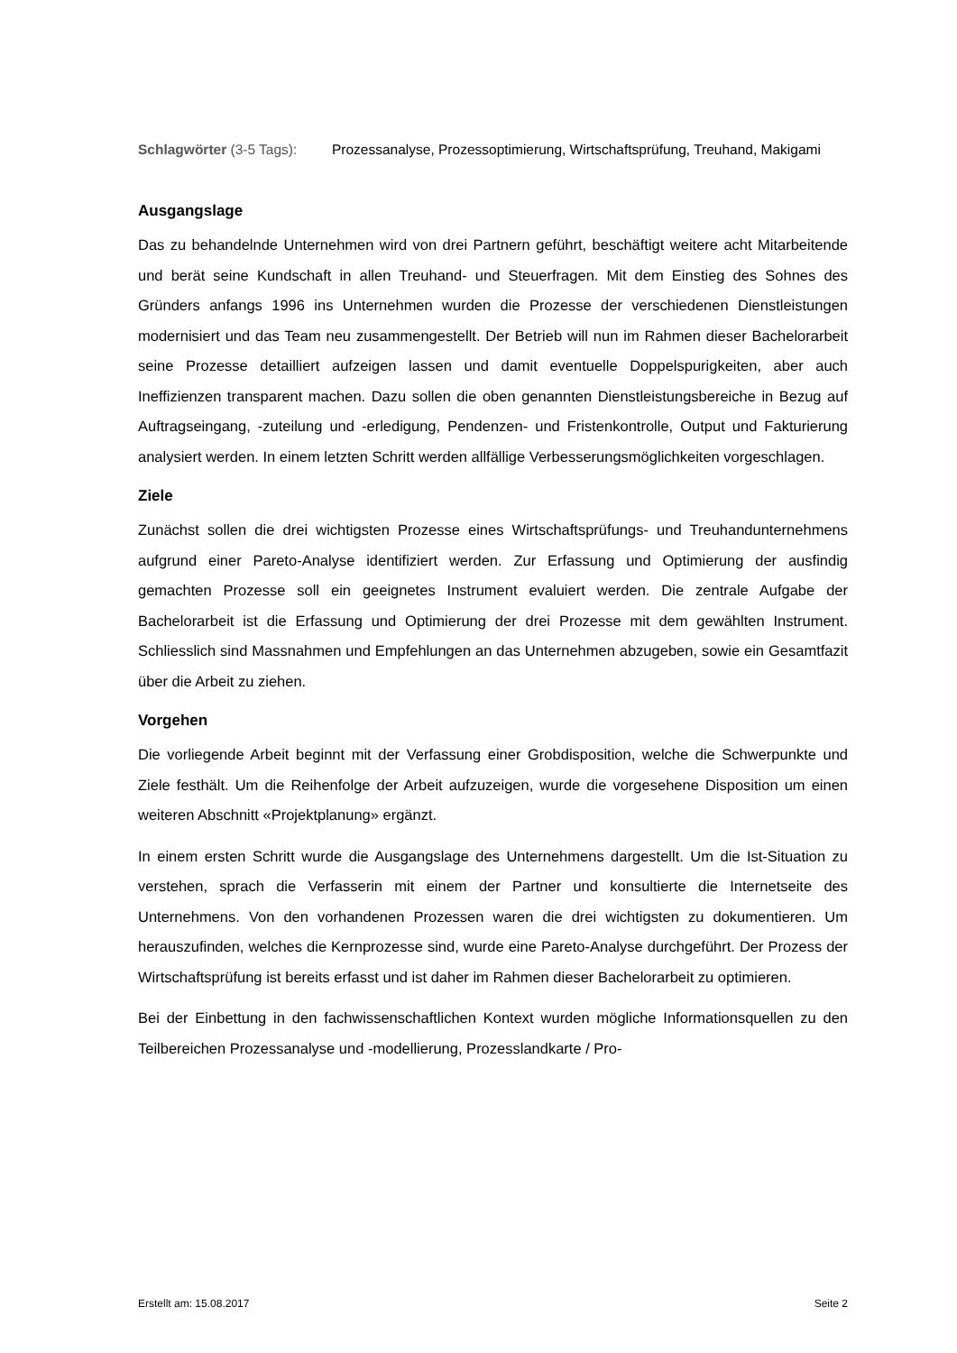Schlagwörter (3-5 Tags):
Prozessanalyse, Prozessoptimierung, Wirtschaftsprüfung, Treuhand, Makigami
Ausgangslage
Das zu behandelnde Unternehmen wird von drei Partnern geführt, beschäftigt weitere acht Mitarbeitende und berät seine Kundschaft in allen Treuhand- und Steuerfragen. Mit dem Einstieg des Sohnes des Gründers anfangs 1996 ins Unternehmen wurden die Prozesse der verschiedenen Dienstleistungen modernisiert und das Team neu zusammengestellt. Der Betrieb will nun im Rahmen dieser Bachelorarbeit seine Prozesse detailliert aufzeigen lassen und damit eventuelle Doppelspurigkeiten, aber auch Ineffizienzen transparent machen. Dazu sollen die oben genannten Dienstleistungsbereiche in Bezug auf Auftragseingang, -zuteilung und -erledigung, Pendenzen- und Fristenkontrolle, Output und Fakturierung analysiert werden. In einem letzten Schritt werden allfällige Verbesserungsmöglichkeiten vorgeschlagen.
Ziele
Zunächst sollen die drei wichtigsten Prozesse eines Wirtschaftsprüfungs- und Treuhandunternehmens aufgrund einer Pareto-Analyse identifiziert werden. Zur Erfassung und Optimierung der ausfindig gemachten Prozesse soll ein geeignetes Instrument evaluiert werden. Die zentrale Aufgabe der Bachelorarbeit ist die Erfassung und Optimierung der drei Prozesse mit dem gewählten Instrument. Schliesslich sind Massnahmen und Empfehlungen an das Unternehmen abzugeben, sowie ein Gesamtfazit über die Arbeit zu ziehen.
Vorgehen
Die vorliegende Arbeit beginnt mit der Verfassung einer Grobdisposition, welche die Schwerpunkte und Ziele festhält. Um die Reihenfolge der Arbeit aufzuzeigen, wurde die vorgesehene Disposition um einen weiteren Abschnitt «Projektplanung» ergänzt.
In einem ersten Schritt wurde die Ausgangslage des Unternehmens dargestellt. Um die Ist-Situation zu verstehen, sprach die Verfasserin mit einem der Partner und konsultierte die Internetseite des Unternehmens. Von den vorhandenen Prozessen waren die drei wichtigsten zu dokumentieren. Um herauszufinden, welches die Kernprozesse sind, wurde eine Pareto-Analyse durchgeführt. Der Prozess der Wirtschaftsprüfung ist bereits erfasst und ist daher im Rahmen dieser Bachelorarbeit zu optimieren.
Bei der Einbettung in den fachwissenschaftlichen Kontext wurden mögliche Informationsquellen zu den Teilbereichen Prozessanalyse und -modellierung, Prozesslandkarte / Pro-
Erstellt am: 15.08.2017 Seite 2